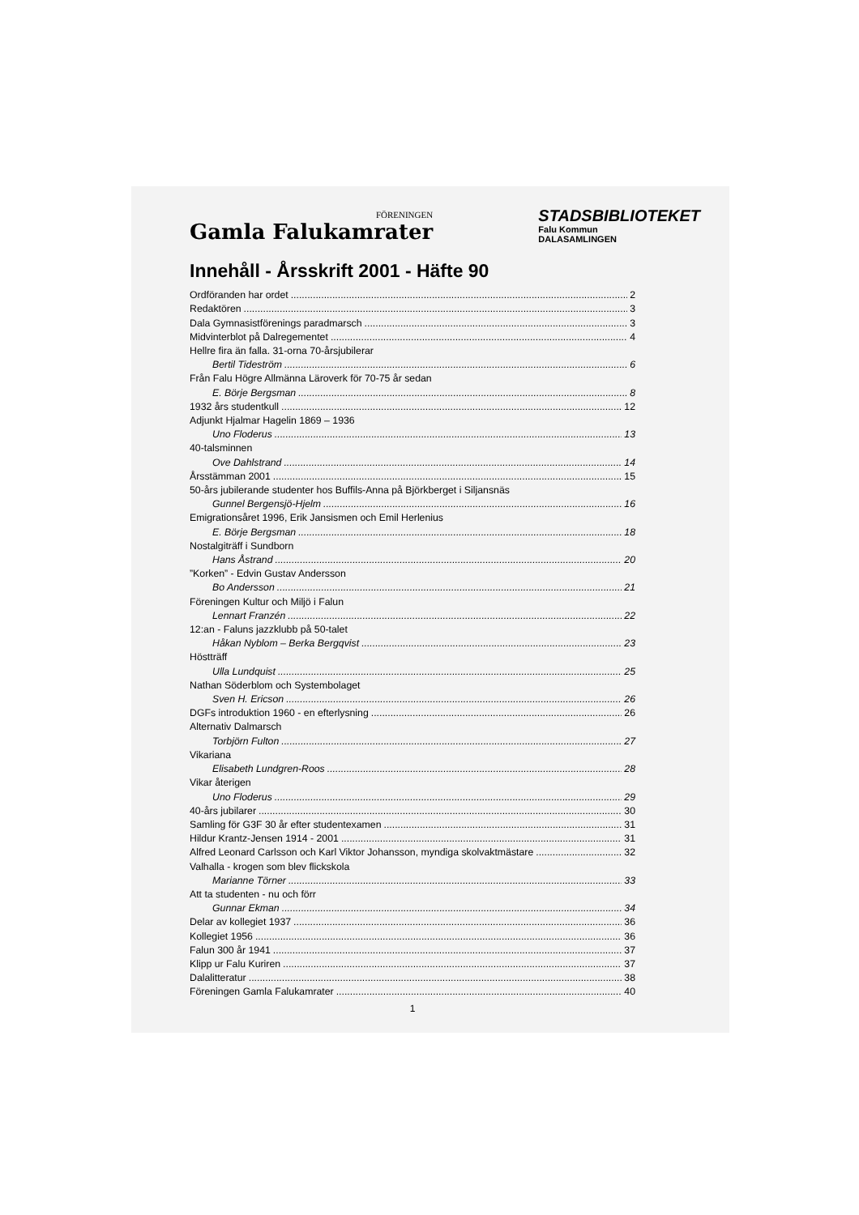FÖRENINGEN
Gamla Falukamrater
STADSBIBLIOTEKET
Falu Kommun
DALASAMLINGEN
Innehåll - Årsskrift 2001 - Häfte 90
Ordföranden har ordet 2
Redaktören 3
Dala Gymnasistförenings paradmarsch 3
Midvinterblot på Dalregementet 4
Hellre fira än falla. 31-orna 70-årsjubilerar
Bertil Tideström 6
Från Falu Högre Allmänna Läroverk för 70-75 år sedan
E. Börje Bergsman 8
1932 års studentkull 12
Adjunkt Hjalmar Hagelin 1869 – 1936
Uno Floderus 13
40-talsminnen
Ove Dahlstrand 14
Årsstämman 2001 15
50-års jubilerande studenter hos Buffils-Anna på Björkberget i Siljansnäs
Gunnel Bergensjö-Hjelm 16
Emigrationsåret 1996, Erik Jansismen och Emil Herlenius
E. Börje Bergsman 18
Nostalgiträff i Sundborn
Hans Åstrand 20
”Korken” - Edvin Gustav Andersson
Bo Andersson 21
Föreningen Kultur och Miljö i Falun
Lennart Franzén 22
12:an - Faluns jazzklubb på 50-talet
Håkan Nyblom – Berka Bergqvist 23
Höstträff
Ulla Lundquist 25
Nathan Söderblom och Systembolaget
Sven H. Ericson 26
DGFs introduktion 1960 - en efterlysning 26
Alternativ Dalmarsch
Torbjörn Fulton 27
Vikariana
Elisabeth Lundgren-Roos 28
Vikar återigen
Uno Floderus 29
40-års jubilarer 30
Samling för G3F 30 år efter studentexamen 31
Hildur Krantz-Jensen 1914 - 2001 31
Alfred Leonard Carlsson och Karl Viktor Johansson, myndiga skolvaktmästare 32
Valhalla - krogen som blev flickskola
Marianne Törner 33
Att ta studenten - nu och förr
Gunnar Ekman 34
Delar av kollegiet 1937 36
Kollegiet 1956 36
Falun 300 år 1941 37
Klipp ur Falu Kuriren 37
Dalalitteratur 38
Föreningen Gamla Falukamrater 40
1